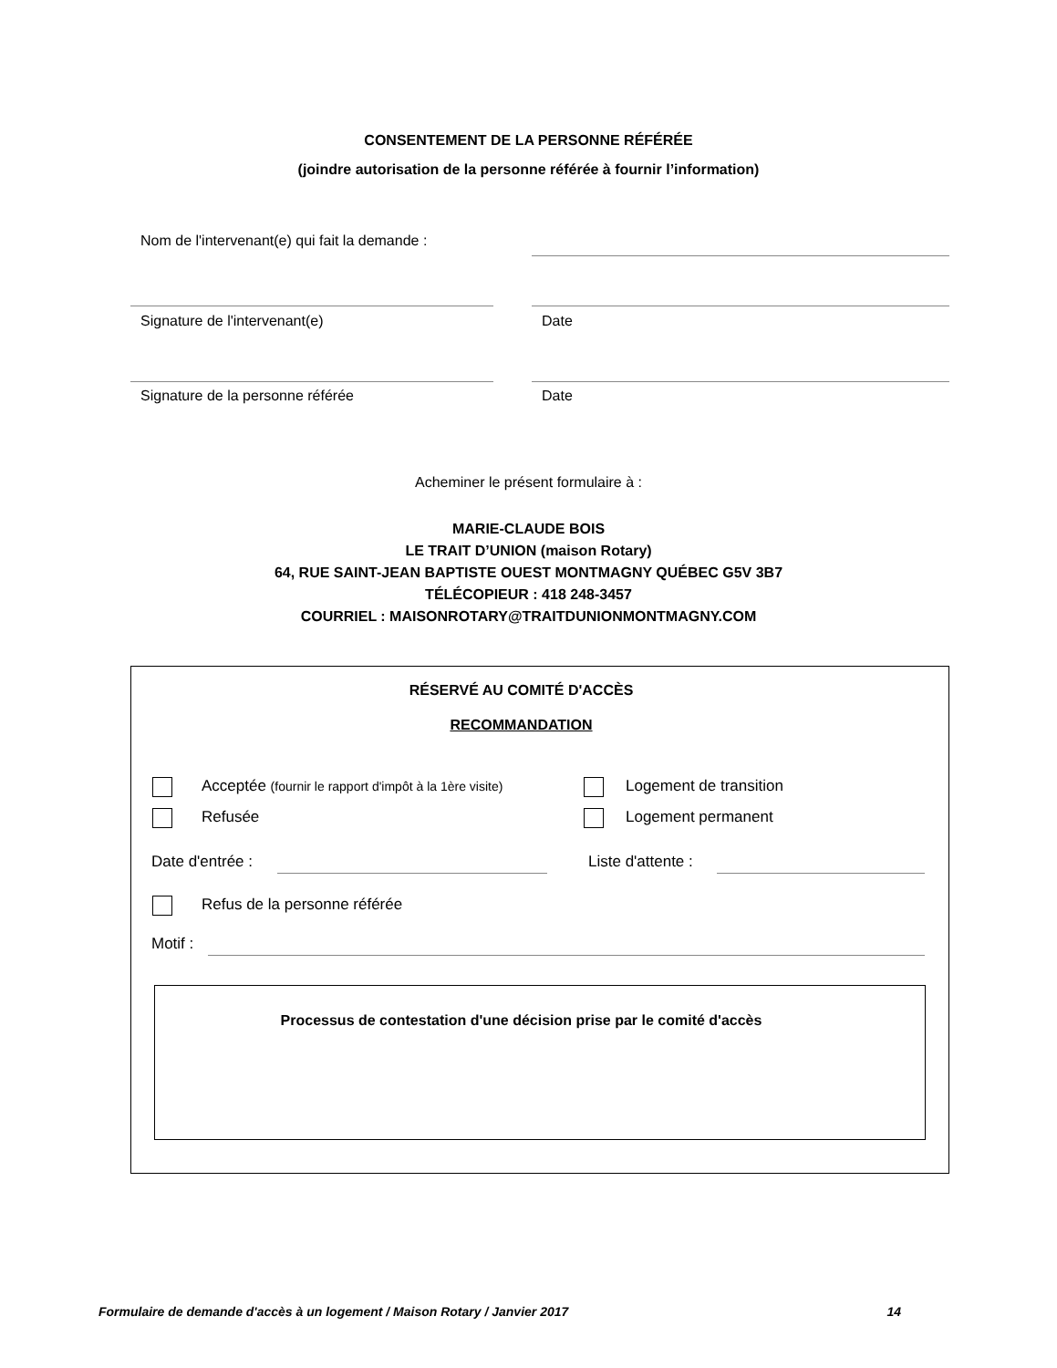CONSENTEMENT DE LA PERSONNE RÉFÉRÉE
(joindre autorisation de la personne référée à fournir l’information)
Nom de l'intervenant(e) qui fait la demande :
Signature de l'intervenant(e) Date
Signature de la personne référée
Date
Acheminer le présent formulaire à :
MARIE-CLAUDE BOIS
LE TRAIT D’UNION (maison Rotary)
64, RUE SAINT-JEAN BAPTISTE OUEST MONTMAGNY QUÉBEC G5V 3B7
TÉLÉCOPIEUR : 418 248-3457
COURRIEL : MAISONROTARY@TRAITDUNIONMONTMAGNY.COM
RÉSERVÉ AU COMITÉ D'ACCÈS
RECOMMANDATION
Acceptée (fournir le rapport d'impôt à la 1ère visite)
Logement de transition
Refusée Logement permanent
Date d'entrée : Liste d'attente :
Refus de la personne référée
Motif :
Processus de contestation d'une décision prise par le comité d'accès
Formulaire de demande d'accès à un logement / Maison Rotary / Janvier 2017 14